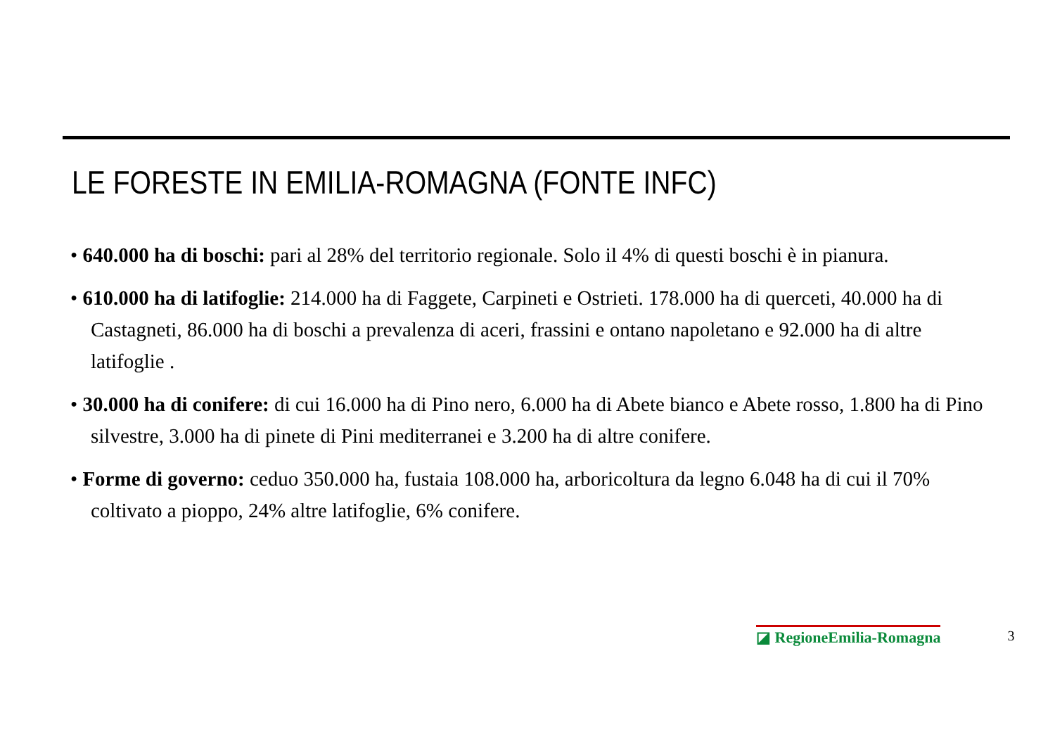LE FORESTE IN EMILIA-ROMAGNA (FONTE INFC)
• 640.000 ha di boschi: pari al 28% del territorio regionale. Solo il 4% di questi boschi è in pianura.
• 610.000 ha di latifoglie: 214.000 ha di Faggete, Carpineti e Ostrieti. 178.000 ha di querceti, 40.000 ha di Castagneti, 86.000 ha di boschi a prevalenza di aceri, frassini e ontano napoletano e 92.000 ha di altre latifoglie .
• 30.000 ha di conifere: di cui 16.000 ha di Pino nero, 6.000 ha di Abete bianco e Abete rosso, 1.800 ha di Pino silvestre, 3.000 ha di pinete di Pini mediterranei e 3.200 ha di altre conifere.
• Forme di governo: ceduo 350.000 ha, fustaia 108.000 ha, arboricoltura da legno 6.048 ha di cui il 70% coltivato a pioppo, 24% altre latifoglie, 6% conifere.
◪ RegioneEmilia-Romagna 3